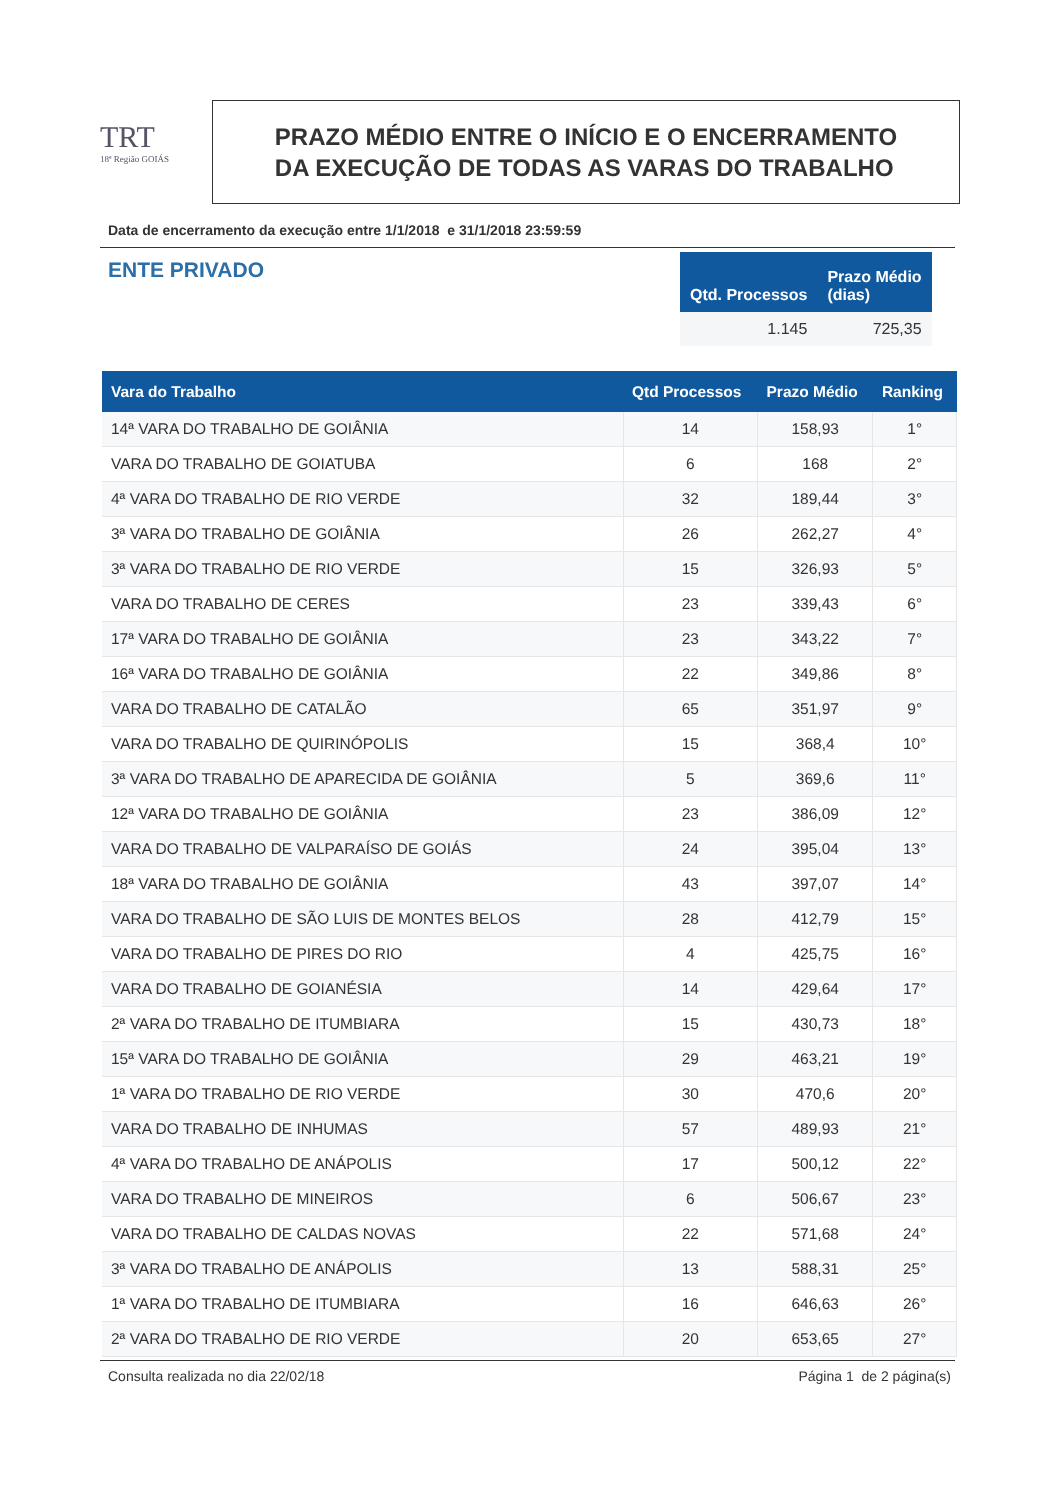TRT
18ª Região GOIÁS
PRAZO MÉDIO ENTRE O INÍCIO E O ENCERRAMENTO
DA EXECUÇÃO DE TODAS AS VARAS DO TRABALHO
Data de encerramento da execução entre 1/1/2018 e 31/1/2018 23:59:59
ENTE PRIVADO
| Qtd. Processos | Prazo Médio (dias) |
| --- | --- |
| 1.145 | 725,35 |
| Vara do Trabalho | Qtd Processos | Prazo Médio | Ranking |
| --- | --- | --- | --- |
| 14ª VARA DO TRABALHO DE GOIÂNIA | 14 | 158,93 | 1° |
| VARA DO TRABALHO DE GOIATUBA | 6 | 168 | 2° |
| 4ª VARA DO TRABALHO DE RIO VERDE | 32 | 189,44 | 3° |
| 3ª VARA DO TRABALHO DE GOIÂNIA | 26 | 262,27 | 4° |
| 3ª VARA DO TRABALHO DE RIO VERDE | 15 | 326,93 | 5° |
| VARA DO TRABALHO DE CERES | 23 | 339,43 | 6° |
| 17ª VARA DO TRABALHO DE GOIÂNIA | 23 | 343,22 | 7° |
| 16ª VARA DO TRABALHO DE GOIÂNIA | 22 | 349,86 | 8° |
| VARA DO TRABALHO DE CATALÃO | 65 | 351,97 | 9° |
| VARA DO TRABALHO DE QUIRINÓPOLIS | 15 | 368,4 | 10° |
| 3ª VARA DO TRABALHO DE APARECIDA DE GOIÂNIA | 5 | 369,6 | 11° |
| 12ª VARA DO TRABALHO DE GOIÂNIA | 23 | 386,09 | 12° |
| VARA DO TRABALHO DE VALPARAÍSO DE GOIÁS | 24 | 395,04 | 13° |
| 18ª VARA DO TRABALHO DE GOIÂNIA | 43 | 397,07 | 14° |
| VARA DO TRABALHO DE SÃO LUIS DE MONTES BELOS | 28 | 412,79 | 15° |
| VARA DO TRABALHO DE PIRES DO RIO | 4 | 425,75 | 16° |
| VARA DO TRABALHO DE GOIANÉSIA | 14 | 429,64 | 17° |
| 2ª VARA DO TRABALHO DE ITUMBIARA | 15 | 430,73 | 18° |
| 15ª VARA DO TRABALHO DE GOIÂNIA | 29 | 463,21 | 19° |
| 1ª VARA DO TRABALHO DE RIO VERDE | 30 | 470,6 | 20° |
| VARA DO TRABALHO DE INHUMAS | 57 | 489,93 | 21° |
| 4ª VARA DO TRABALHO DE ANÁPOLIS | 17 | 500,12 | 22° |
| VARA DO TRABALHO DE MINEIROS | 6 | 506,67 | 23° |
| VARA DO TRABALHO DE CALDAS NOVAS | 22 | 571,68 | 24° |
| 3ª VARA DO TRABALHO DE ANÁPOLIS | 13 | 588,31 | 25° |
| 1ª VARA DO TRABALHO DE ITUMBIARA | 16 | 646,63 | 26° |
| 2ª VARA DO TRABALHO DE RIO VERDE | 20 | 653,65 | 27° |
Consulta realizada no dia 22/02/18 Página 1 de 2 página(s)